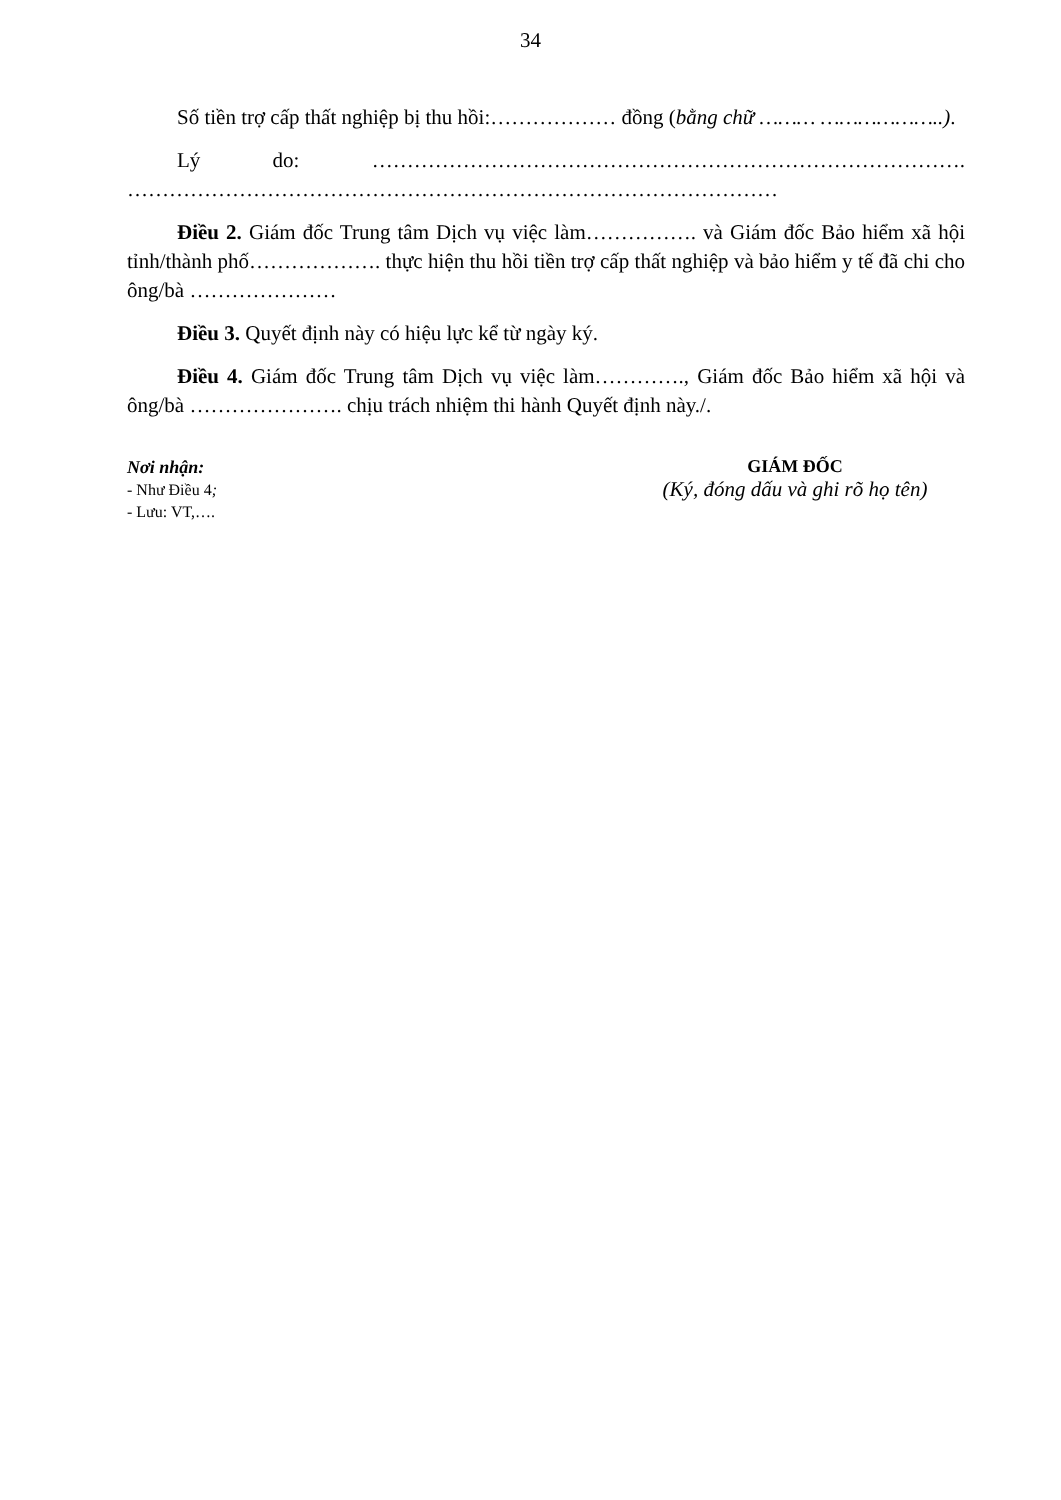34
Số tiền trợ cấp thất nghiệp bị thu hồi:……………… đồng (bằng chữ ……… ………………..).
Lý do: …………………………………………………………………………. …………………………………………………………………………………
Điều 2. Giám đốc Trung tâm Dịch vụ việc làm……………. và Giám đốc Bảo hiểm xã hội tỉnh/thành phố………………. thực hiện thu hồi tiền trợ cấp thất nghiệp và bảo hiểm y tế đã chi cho ông/bà …………………
Điều 3. Quyết định này có hiệu lực kể từ ngày ký.
Điều 4. Giám đốc Trung tâm Dịch vụ việc làm…………., Giám đốc Bảo hiểm xã hội và ông/bà …………………. chịu trách nhiệm thi hành Quyết định này./.
Nơi nhận:
- Như Điều 4;
- Lưu: VT,….
GIÁM ĐỐC
(Ký, đóng dấu và ghi rõ họ tên)